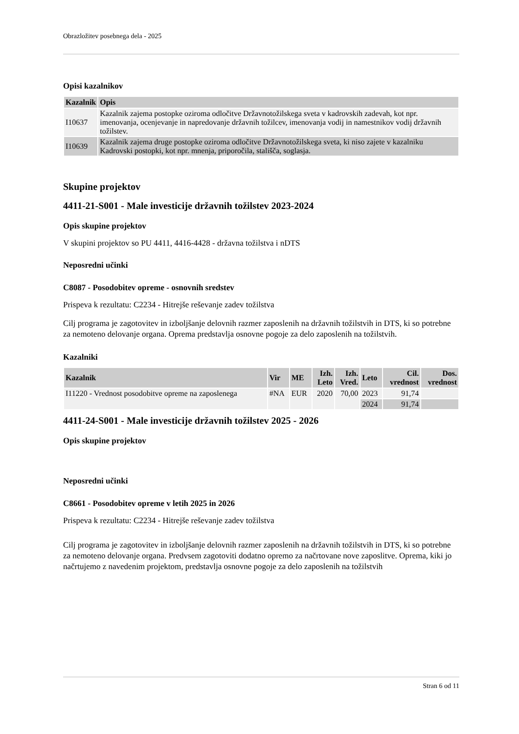Obrazložitev posebnega dela - 2025
Opisi kazalnikov
| Kazalnik | Opis |
| --- | --- |
| I10637 | Kazalnik zajema postopke oziroma odločitve Državnotožilskega sveta v kadrovskih zadevah, kot npr. imenovanja, ocenjevanje in napredovanje državnih tožilcev, imenovanja vodij in namestnikov vodij državnih tožilstev. |
| I10639 | Kazalnik zajema druge postopke oziroma odločitve Državnotožilskega sveta, ki niso zajete v kazalniku Kadrovski postopki, kot npr. mnenja, priporočila, stališča, soglasja. |
Skupine projektov
4411-21-S001 - Male investicije državnih tožilstev 2023-2024
Opis skupine projektov
V skupini projektov so PU 4411, 4416-4428 - državna tožilstva i nDTS
Neposredni učinki
C8087 - Posodobitev opreme - osnovnih sredstev
Prispeva k rezultatu: C2234 - Hitrejše reševanje zadev tožilstva
Cilj programa je zagotovitev in izboljšanje delovnih razmer zaposlenih na državnih tožilstvih in DTS, ki so potrebne za nemoteno delovanje organa. Oprema predstavlja osnovne pogoje za delo zaposlenih na tožilstvih.
Kazalniki
| Kazalnik | Vir | ME | Izh. Leto | Izh. Vred. | Leto | Cil. vrednost | Dos. vrednost |
| --- | --- | --- | --- | --- | --- | --- | --- |
| I11220 - Vrednost posodobitve opreme na zaposlenega | #NA | EUR | 2020 | 70,00 | 2023 | 91,74 | |
| | | | | | 2024 | 91,74 | |
4411-24-S001 - Male investicije državnih tožilstev 2025 - 2026
Opis skupine projektov
Neposredni učinki
C8661 - Posodobitev opreme v letih 2025 in 2026
Prispeva k rezultatu: C2234 - Hitrejše reševanje zadev tožilstva
Cilj programa je zagotovitev in izboljšanje delovnih razmer zaposlenih na državnih tožilstvih in DTS, ki so potrebne za nemoteno delovanje organa. Predvsem zagotoviti dodatno opremo za načrtovane nove zaposlitve. Oprema, kiki jo načrtujemo z navedenim projektom, predstavlja osnovne pogoje za delo zaposlenih na tožilstvih
Stran 6 od 11